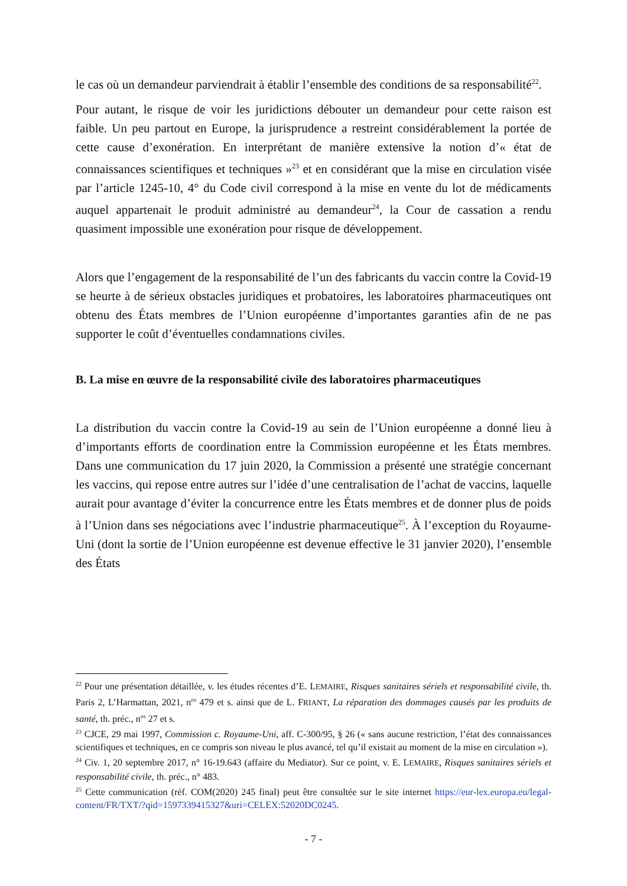le cas où un demandeur parviendrait à établir l’ensemble des conditions de sa responsabilité<sup>22</sup>.
Pour autant, le risque de voir les juridictions débouter un demandeur pour cette raison est faible. Un peu partout en Europe, la jurisprudence a restreint considérablement la portée de cette cause d’exonération. En interprétant de manière extensive la notion d’« état de connaissances scientifiques et techniques »<sup>23</sup> et en considérant que la mise en circulation visée par l’article 1245-10, 4° du Code civil correspond à la mise en vente du lot de médicaments auquel appartenait le produit administré au demandeur<sup>24</sup>, la Cour de cassation a rendu quasiment impossible une exonération pour risque de développement.
Alors que l’engagement de la responsabilité de l’un des fabricants du vaccin contre la Covid-19 se heurte à de sérieux obstacles juridiques et probatoires, les laboratoires pharmaceutiques ont obtenu des États membres de l’Union européenne d’importantes garanties afin de ne pas supporter le coût d’éventuelles condamnations civiles.
B. La mise en œuvre de la responsabilité civile des laboratoires pharmaceutiques
La distribution du vaccin contre la Covid-19 au sein de l’Union européenne a donné lieu à d’importants efforts de coordination entre la Commission européenne et les États membres. Dans une communication du 17 juin 2020, la Commission a présenté une stratégie concernant les vaccins, qui repose entre autres sur l’idée d’une centralisation de l’achat de vaccins, laquelle aurait pour avantage d’éviter la concurrence entre les États membres et de donner plus de poids à l’Union dans ses négociations avec l’industrie pharmaceutique<sup>25</sup>. À l’exception du Royaume-Uni (dont la sortie de l’Union européenne est devenue effective le 31 janvier 2020), l’ensemble des États
<sup>22</sup> Pour une présentation détaillée, v. les études récentes d’E. LEMAIRE, Risques sanitaires sériels et responsabilité civile, th. Paris 2, L’Harmattan, 2021, n<sup>os</sup> 479 et s. ainsi que de L. FRIANT, La réparation des dommages causés par les produits de santé, th. préc., n<sup>os</sup> 27 et s.
<sup>23</sup> CJCE, 29 mai 1997, Commission c. Royaume-Uni, aff. C-300/95, § 26 (« sans aucune restriction, l’état des connaissances scientifiques et techniques, en ce compris son niveau le plus avancé, tel qu’il existait au moment de la mise en circulation »).
<sup>24</sup> Civ. 1, 20 septembre 2017, n° 16-19.643 (affaire du Mediator). Sur ce point, v. E. LEMAIRE, Risques sanitaires sériels et responsabilité civile, th. préc., n° 483.
<sup>25</sup> Cette communication (réf. COM(2020) 245 final) peut être consultée sur le site internet https://eur-lex.europa.eu/legal-content/FR/TXT/?qid=1597339415327&uri=CELEX:52020DC0245.
- 7 -